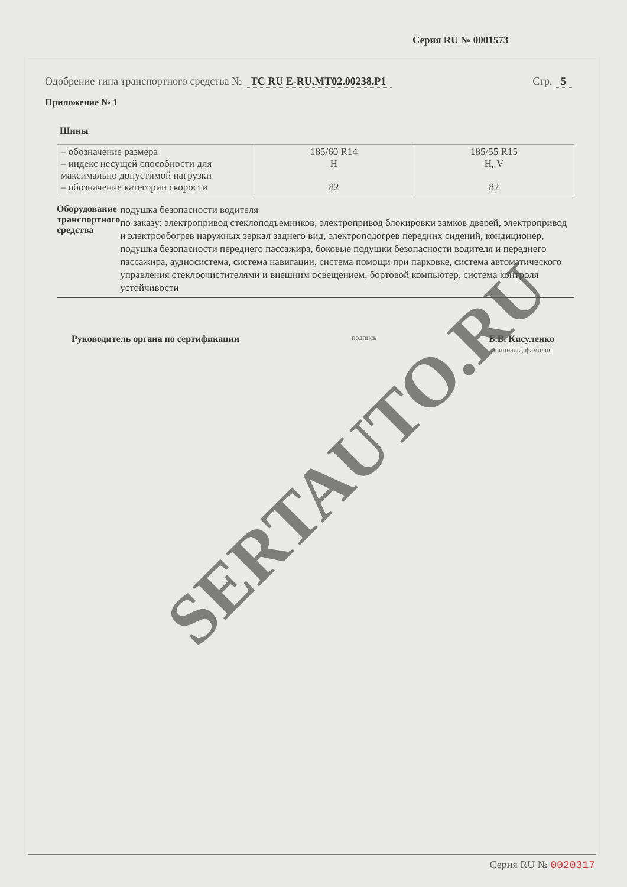Серия RU № 0001573
Одобрение типа транспортного средства № ТС RU E-RU.MT02.00238.P1
Стр. 5
Приложение № 1
Шины
| – обозначение размера – индекс несущей способности для максимально допустимой нагрузки – обозначение категории скорости | 185/60 R14 H 82 | 185/55 R15 H, V 82 |
Оборудование транспортного средства
подушка безопасности водителя
по заказу: электропривод стеклоподъемников, электропривод блокировки замков дверей, электропривод и электрообогрев наружных зеркал заднего вид, электроподогрев передних сидений, кондиционер, подушка безопасности переднего пассажира, боковые подушки безопасности водителя и переднего пассажира, аудиосистема, система навигации, система помощи при парковке, система автоматического управления стеклоочистителями и внешним освещением, бортовой компьютер, система контроля устойчивости
Руководитель органа по сертификации подпись
Б.В. Кисуленко
инициалы, фамилия
SERTAUTO.RU
Серия RU № 0020317